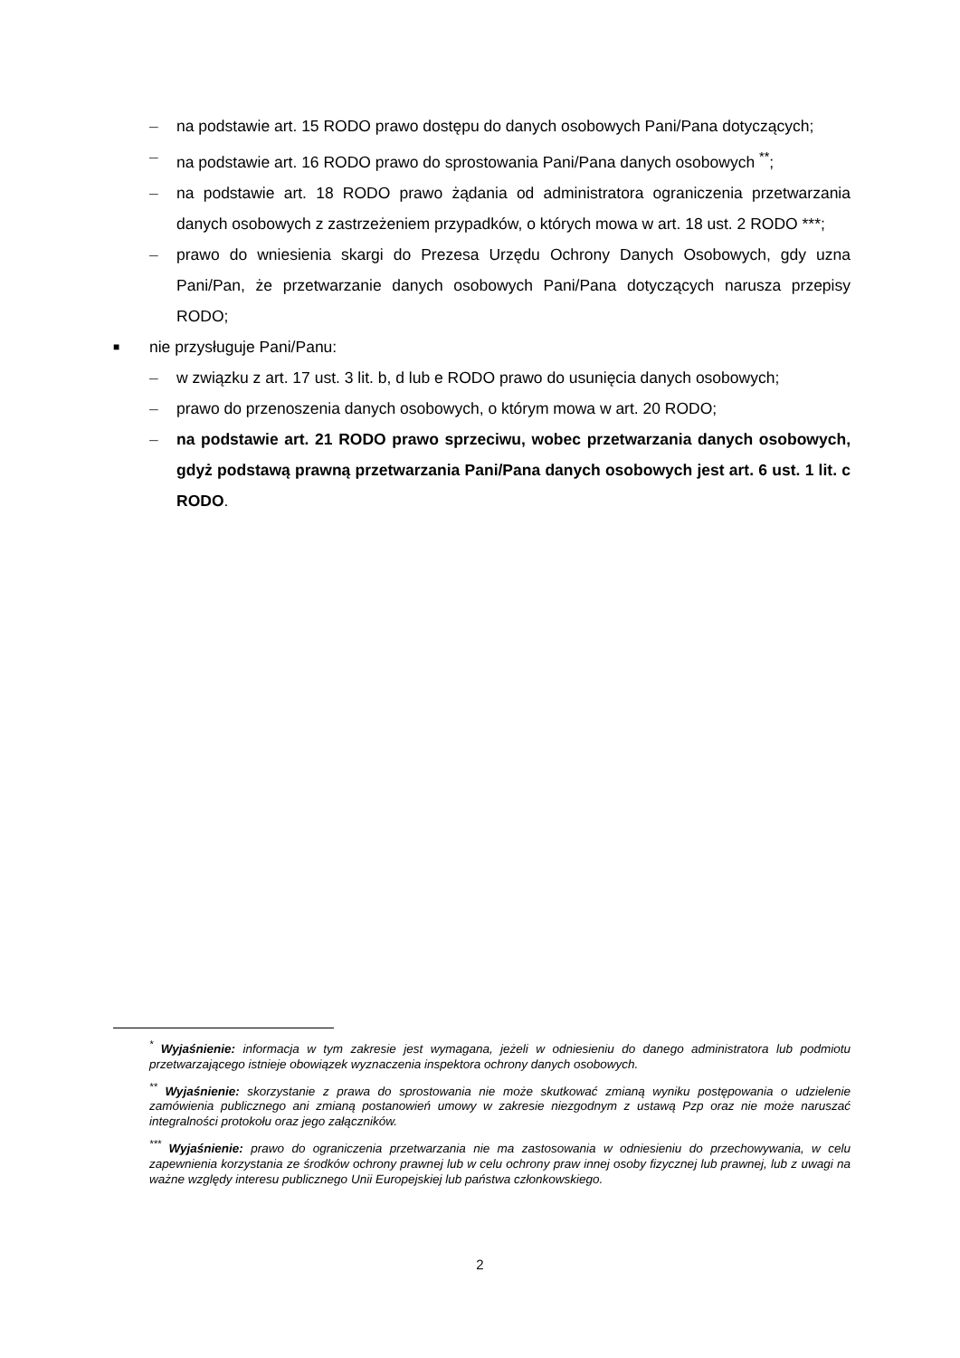– na podstawie art. 15 RODO prawo dostępu do danych osobowych Pani/Pana dotyczących;
– na podstawie art. 16 RODO prawo do sprostowania Pani/Pana danych osobowych <sup>**</sup>;
– na podstawie art. 18 RODO prawo żądania od administratora ograniczenia przetwarzania danych osobowych z zastrzeżeniem przypadków, o których mowa w art. 18 ust. 2 RODO ***;
– prawo do wniesienia skargi do Prezesa Urzędu Ochrony Danych Osobowych, gdy uzna Pani/Pan, że przetwarzanie danych osobowych Pani/Pana dotyczących narusza przepisy RODO;
■ nie przysługuje Pani/Panu:
– w związku z art. 17 ust. 3 lit. b, d lub e RODO prawo do usunięcia danych osobowych;
– prawo do przenoszenia danych osobowych, o którym mowa w art. 20 RODO;
– na podstawie art. 21 RODO prawo sprzeciwu, wobec przetwarzania danych osobowych, gdyż podstawą prawną przetwarzania Pani/Pana danych osobowych jest art. 6 ust. 1 lit. c RODO.
<sup>*</sup> Wyjaśnienie: informacja w tym zakresie jest wymagana, jeżeli w odniesieniu do danego administratora lub podmiotu przetwarzającego istnieje obowiązek wyznaczenia inspektora ochrony danych osobowych.
<sup>**</sup> Wyjaśnienie: skorzystanie z prawa do sprostowania nie może skutkować zmianą wyniku postępowania o udzielenie zamówienia publicznego ani zmianą postanowień umowy w zakresie niezgodnym z ustawą Pzp oraz nie może naruszać integralności protokołu oraz jego załączników.
<sup>***</sup> Wyjaśnienie: prawo do ograniczenia przetwarzania nie ma zastosowania w odniesieniu do przechowywania, w celu zapewnienia korzystania ze środków ochrony prawnej lub w celu ochrony praw innej osoby fizycznej lub prawnej, lub z uwagi na ważne względy interesu publicznego Unii Europejskiej lub państwa członkowskiego.
2